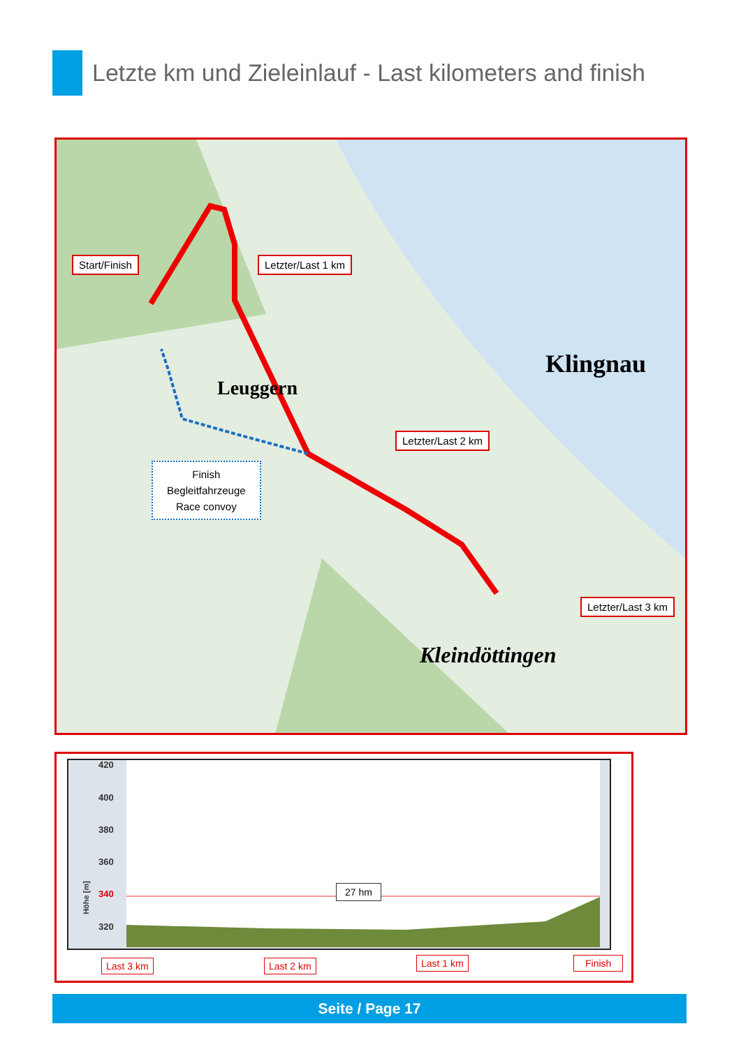Letzte km und Zieleinlauf - Last kilometers and finish
Start/Finish Letzter/Last 1 km
Letzter/Last 2 km
Letzter/Last 3 km
Finish
Begleitfahrzeuge
Race convoy
Klingnau
Leuggern
Kleindöttingen
420
400
380
360
340
320
Höhe [m]
27 hm
Last 3 km Last 2 km Last 1 km Finish
Seite / Page 17